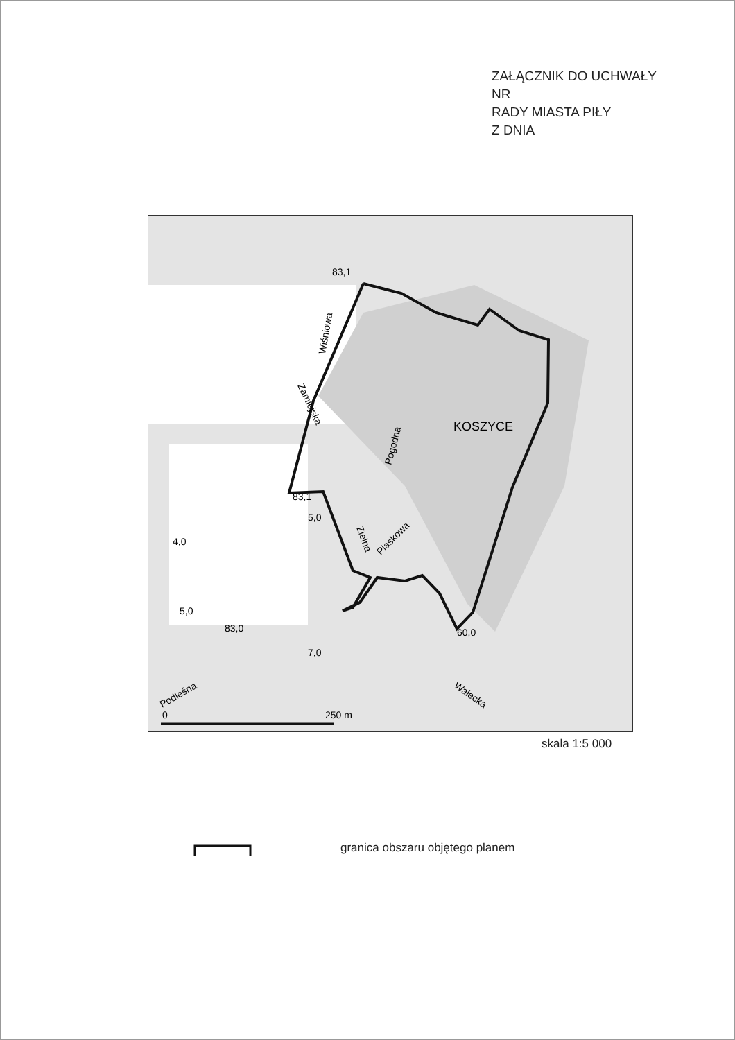ZAŁĄCZNIK DO UCHWAŁY
NR
RADY MIASTA PIŁY
Z DNIA
83,1
83,1
83,0
KOSZYCE
Wiśniowa
Zamiejska
Pogodna
Zielna
Piaskowa
Podleśna
Wałecka
60,0
4,0
5,0
7,0
5,0
0
250 m
skala 1:5 000
granica obszaru objętego planem